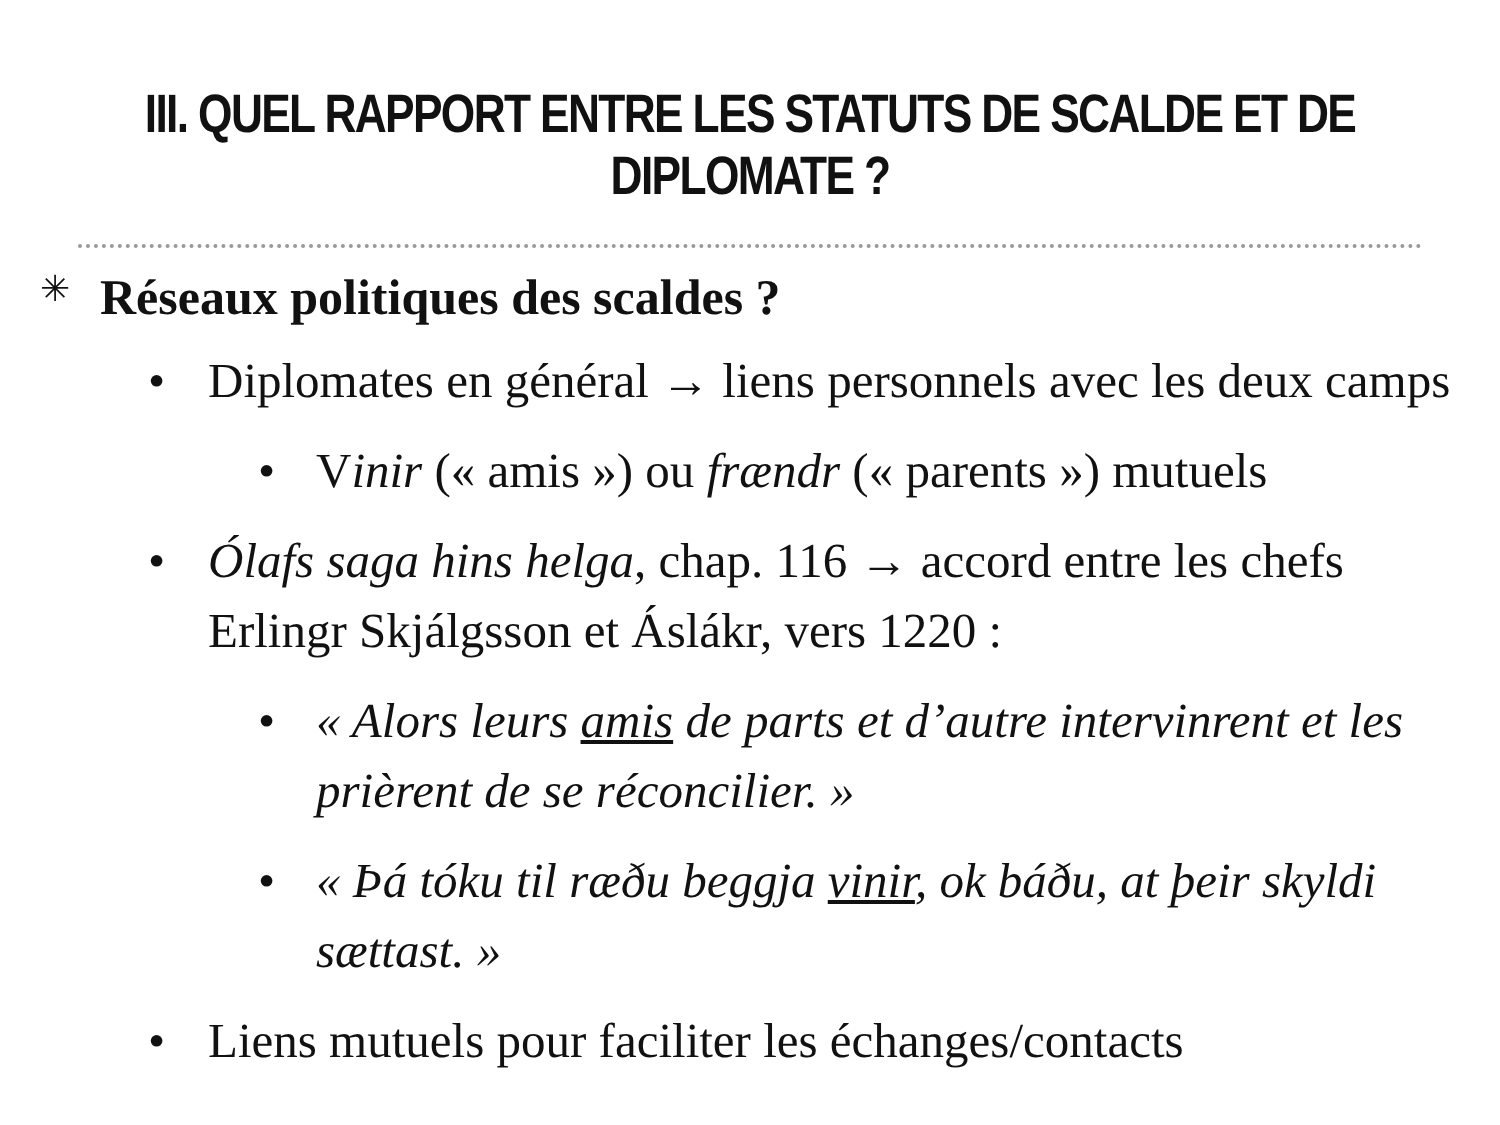III. QUEL RAPPORT ENTRE LES STATUTS DE SCALDE ET DE DIPLOMATE ?
✳ Réseaux politiques des scaldes ?
• Diplomates en général → liens personnels avec les deux camps
• Vinir (« amis ») ou frændr (« parents ») mutuels
• Ólafs saga hins helga, chap. 116 → accord entre les chefs Erlingr Skjálgsson et Áslákr, vers 1220 :
• « Alors leurs amis de parts et d’autre intervinrent et les prièrent de se réconcilier. »
• « Þá tóku til ræðu beggja vinir, ok báðu, at þeir skyldi sættast. »
• Liens mutuels pour faciliter les échanges/contacts